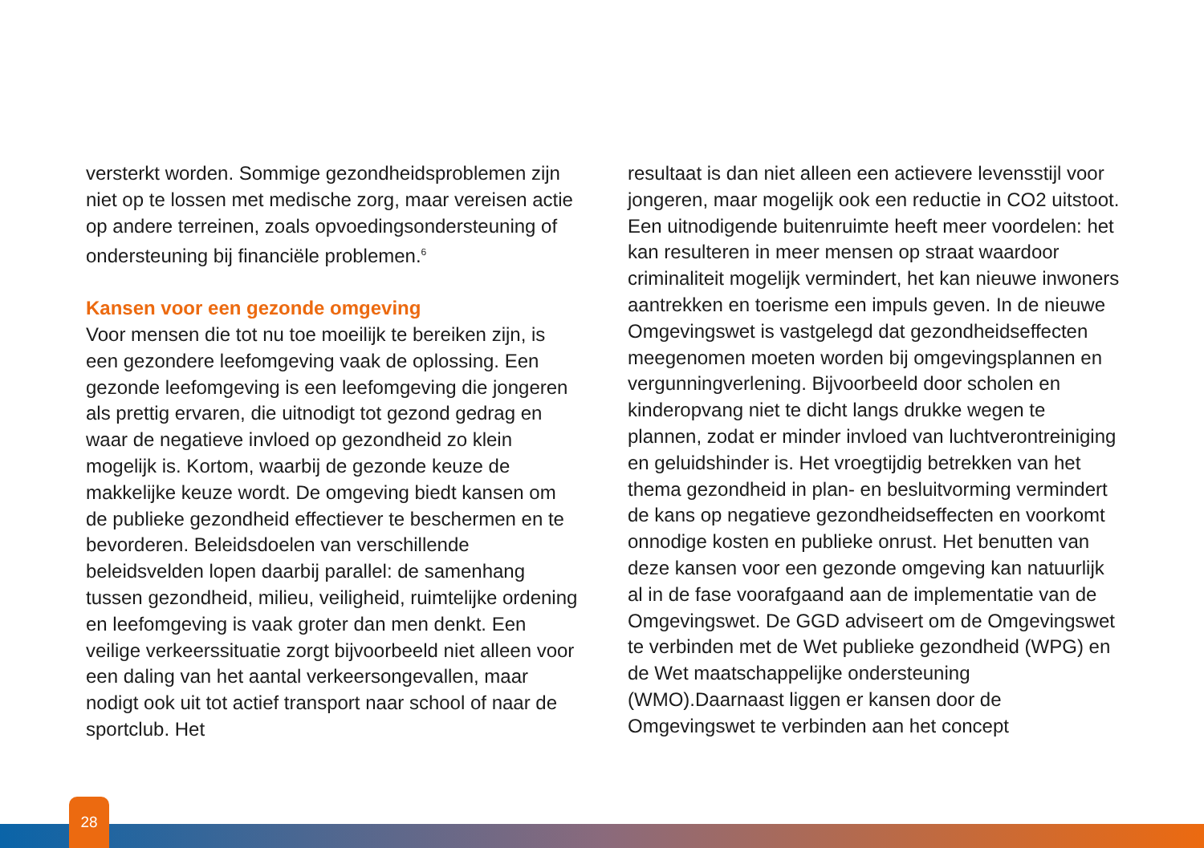versterkt worden. Sommige gezondheidsproblemen zijn niet op te lossen met medische zorg, maar vereisen actie op andere terreinen, zoals opvoedingsondersteuning of ondersteuning bij financiële problemen.<sup>6</sup>
Kansen voor een gezonde omgeving
Voor mensen die tot nu toe moeilijk te bereiken zijn, is een gezondere leefomgeving vaak de oplossing. Een gezonde leefomgeving is een leefomgeving die jongeren als prettig ervaren, die uitnodigt tot gezond gedrag en waar de negatieve invloed op gezondheid zo klein mogelijk is. Kortom, waarbij de gezonde keuze de makkelijke keuze wordt. De omgeving biedt kansen om de publieke gezondheid effectiever te beschermen en te bevorderen. Beleidsdoelen van verschillende beleidsvelden lopen daarbij parallel: de samenhang tussen gezondheid, milieu, veiligheid, ruimtelijke ordening en leefomgeving is vaak groter dan men denkt. Een veilige verkeerssituatie zorgt bijvoorbeeld niet alleen voor een daling van het aantal verkeersongevallen, maar nodigt ook uit tot actief transport naar school of naar de sportclub. Het
resultaat is dan niet alleen een actievere levensstijl voor jongeren, maar mogelijk ook een reductie in CO2 uitstoot. Een uitnodigende buitenruimte heeft meer voordelen: het kan resulteren in meer mensen op straat waardoor criminaliteit mogelijk vermindert, het kan nieuwe inwoners aantrekken en toerisme een impuls geven. In de nieuwe Omgevingswet is vastgelegd dat gezondheidseffecten meegenomen moeten worden bij omgevingsplannen en vergunningverlening. Bijvoorbeeld door scholen en kinderopvang niet te dicht langs drukke wegen te plannen, zodat er minder invloed van luchtverontreiniging en geluidshinder is. Het vroegtijdig betrekken van het thema gezondheid in plan- en besluitvorming vermindert de kans op negatieve gezondheidseffecten en voorkomt onnodige kosten en publieke onrust. Het benutten van deze kansen voor een gezonde omgeving kan natuurlijk al in de fase voorafgaand aan de implementatie van de Omgevingswet. De GGD adviseert om de Omgevingswet te verbinden met de Wet publieke gezondheid (WPG) en de Wet maatschappelijke ondersteuning (WMO).Daarnaast liggen er kansen door de Omgevingswet te verbinden aan het concept
28